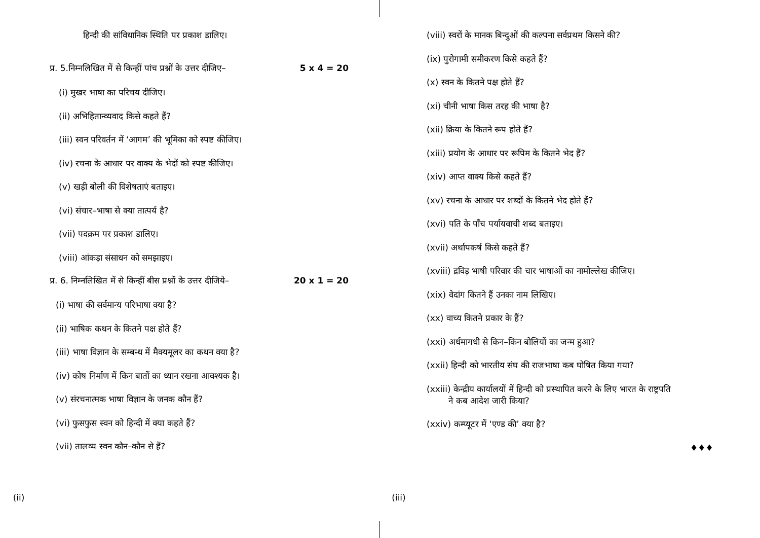हिन्दी की सांविधानिक स्थिति पर प्रकाश डालिए।
प्र. 5.निम्नलिखित में से किन्हीं पांच प्रश्नों के उत्तर दीजिए– 5 x 4 = 20
(i) मुखर भाषा का परिचय दीजिए।
(ii) अभिहितान्व्यवाद किसे कहते हैं?
(iii) स्वन परिवर्तन में ‘आगम’ की भूमिका को स्पष्ट कीजिए।
(iv) रचना के आधार पर वाक्य के भेदों को स्पष्ट कीजिए।
(v) खड़ी बोली की विशेषताएं बताइए।
(vi) संचार–भाषा से क्या तात्पर्य है?
(vii) पदक्रम पर प्रकाश डालिए।
(viii) आंकड़ा संसाधन को समझाइए।
प्र. 6. निम्नलिखित में से किन्हीं बीस प्रश्नों के उत्तर दीजिये– 20 x 1 = 20
(i) भाषा की सर्वमान्य परिभाषा क्या है?
(ii) भाषिक कथन के कितने पक्ष होते हैं?
(iii) भाषा विज्ञान के सम्बन्ध में मैक्यमूलर का कथन क्या है?
(iv) कोष निर्माण में किन बातों का ध्यान रखना आवश्यक है।
(v) संरचनात्मक भाषा विज्ञान के जनक कौन हैं?
(vi) फुसफुस स्वन को हिन्दी में क्या कहते हैं?
(vii) तालव्य स्वन कौन–कौन से हैं?
(ii)
(viii) स्वरों के मानक बिन्दुओं की कल्पना सर्वप्रथम किसने की?
(ix) पुरोगामी समीकरण किसे कहते हैं?
(x) स्वन के कितने पक्ष होते हैं?
(xi) चीनी भाषा किस तरह की भाषा है?
(xii) क्रिया के कितने रूप होते हैं?
(xiii) प्रयोग के आधार पर रूपिम के कितने भेद हैं?
(xiv) आप्त वाक्य किसे कहते हैं?
(xv) रचना के आधार पर शब्दों के कितने भेद होते हैं?
(xvi) पति के पाँच पर्यायवाची शब्द बताइए।
(xvii) अर्थापकर्ष किसे कहते हैं?
(xviii) द्रविड़ भाषी परिवार की चार भाषाओं का नामोल्लेख कीजिए।
(xix) वेदांग कितने हैं उनका नाम लिखिए।
(xx) वाच्य कितने प्रकार के हैं?
(xxi) अर्धमागधी से किन–किन बोलियों का जन्म हुआ?
(xxii) हिन्दी को भारतीय संघ की राजभाषा कब घोषित किया गया?
(xxiii) केन्द्रीय कार्यालयों में हिन्दी को प्रस्थापित करने के लिए भारत के राष्ट्रपति
ने कब आदेश जारी किया?
(xxiv) कम्प्यूटर में ‘एण्ड की’ क्या है?
♦♦♦
(iii)